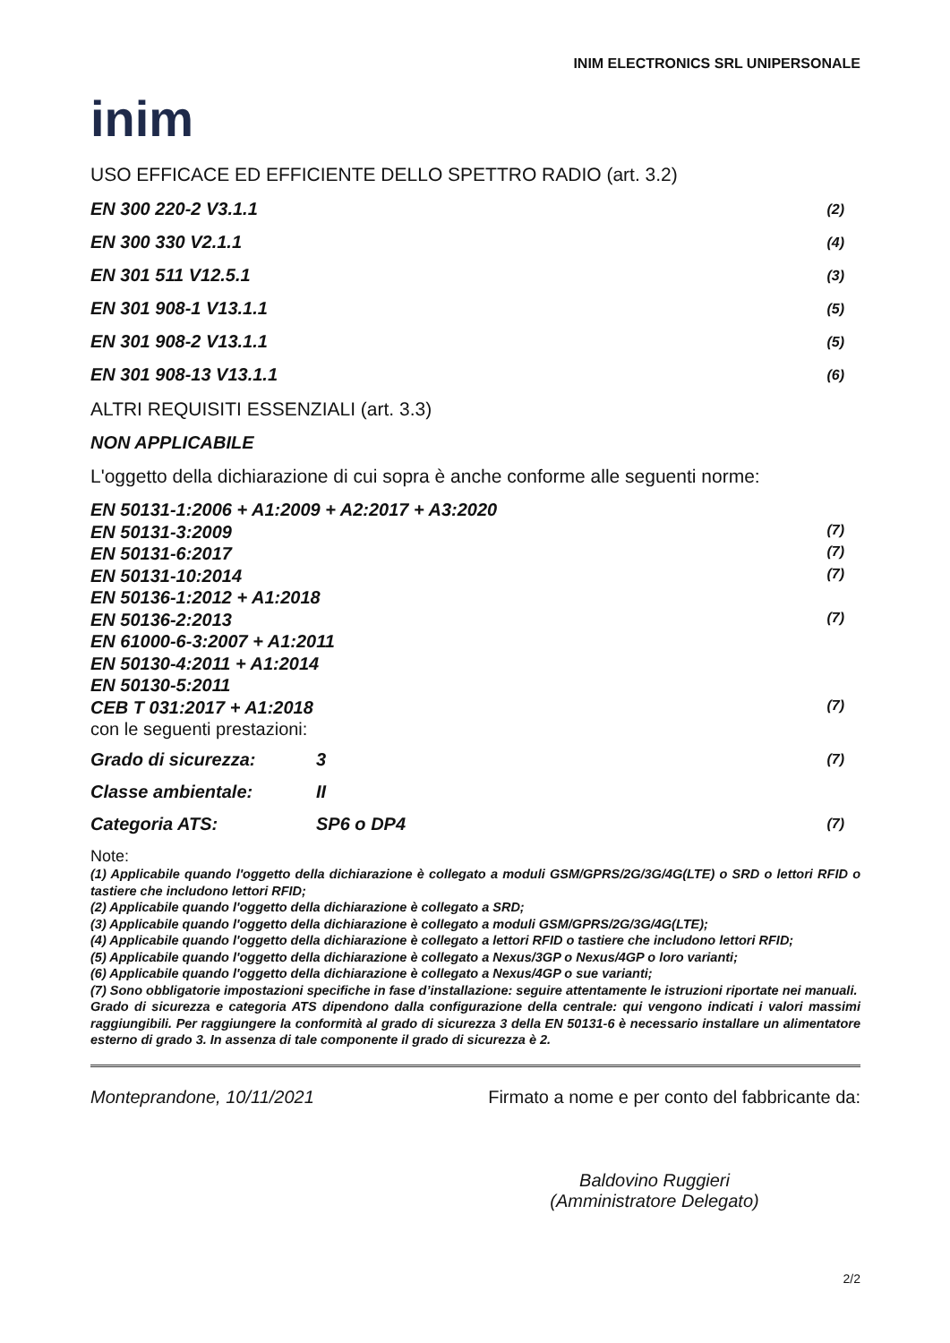INIM ELECTRONICS SRL UNIPERSONALE
inim
USO EFFICACE ED EFFICIENTE DELLO SPETTRO RADIO (art. 3.2)
EN 300 220-2 V3.1.1 (2)
EN 300 330 V2.1.1 (4)
EN 301 511 V12.5.1 (3)
EN 301 908-1 V13.1.1 (5)
EN 301 908-2 V13.1.1 (5)
EN 301 908-13 V13.1.1 (6)
ALTRI REQUISITI ESSENZIALI (art. 3.3)
NON APPLICABILE
L'oggetto della dichiarazione di cui sopra è anche conforme alle seguenti norme:
EN 50131-1:2006 + A1:2009 + A2:2017 + A3:2020
EN 50131-3:2009 (7)
EN 50131-6:2017 (7)
EN 50131-10:2014 (7)
EN 50136-1:2012 + A1:2018
EN 50136-2:2013 (7)
EN 61000-6-3:2007 + A1:2011
EN 50130-4:2011 + A1:2014
EN 50130-5:2011
CEB T 031:2017 + A1:2018 (7)
con le seguenti prestazioni:
Grado di sicurezza: 3 (7)
Classe ambientale: II
Categoria ATS: SP6 o DP4 (7)
Note:
(1) Applicabile quando l'oggetto della dichiarazione è collegato a moduli GSM/GPRS/2G/3G/4G(LTE) o SRD o lettori RFID o tastiere che includono lettori RFID;
(2) Applicabile quando l'oggetto della dichiarazione è collegato a SRD;
(3) Applicabile quando l'oggetto della dichiarazione è collegato a moduli GSM/GPRS/2G/3G/4G(LTE);
(4) Applicabile quando l'oggetto della dichiarazione è collegato a lettori RFID o tastiere che includono lettori RFID;
(5) Applicabile quando l'oggetto della dichiarazione è collegato a Nexus/3GP o Nexus/4GP o loro varianti;
(6) Applicabile quando l'oggetto della dichiarazione è collegato a Nexus/4GP o sue varianti;
(7) Sono obbligatorie impostazioni specifiche in fase d’installazione: seguire attentamente le istruzioni riportate nei manuali.
Grado di sicurezza e categoria ATS dipendono dalla configurazione della centrale: qui vengono indicati i valori massimi raggiungibili. Per raggiungere la conformità al grado di sicurezza 3 della EN 50131-6 è necessario installare un alimentatore esterno di grado 3. In assenza di tale componente il grado di sicurezza è 2.
Monteprandone, 10/11/2021 Firmato a nome e per conto del fabbricante da:
Baldovino Ruggieri
(Amministratore Delegato)
2/2